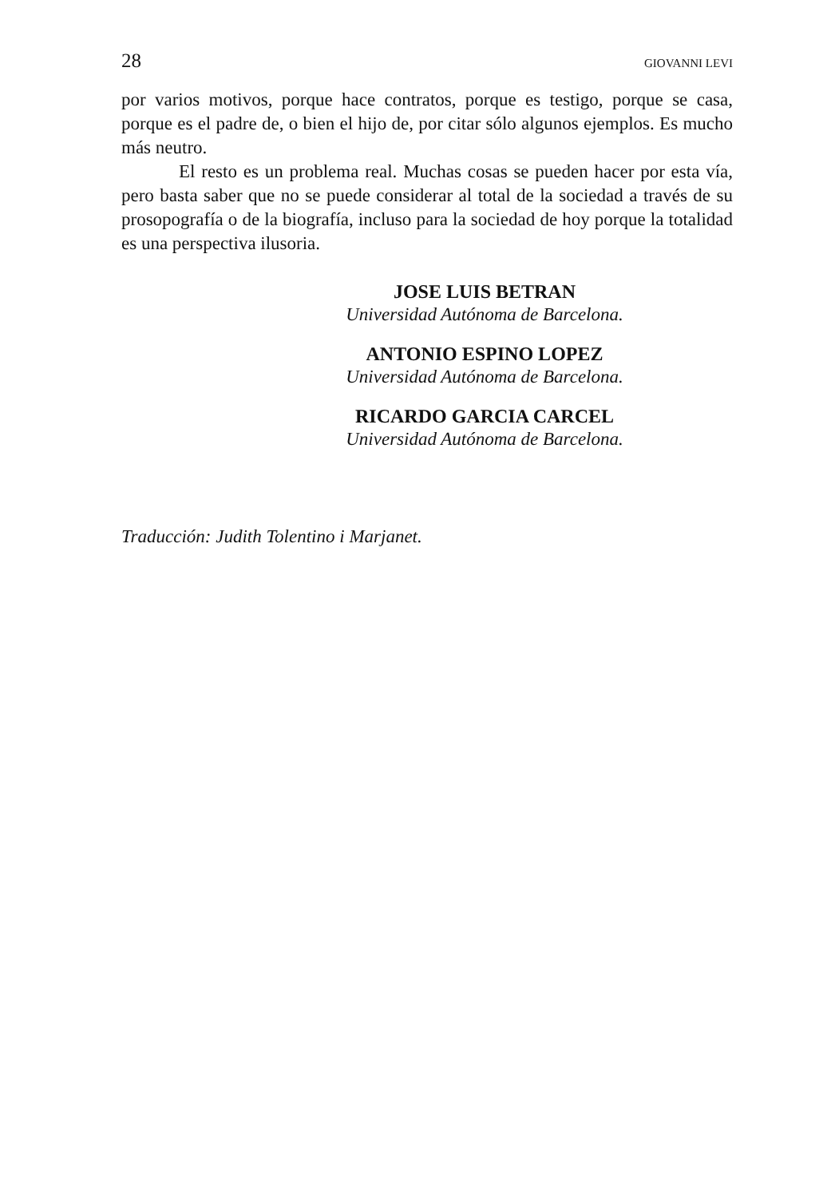28 GIOVANNI LEVI
por varios motivos, porque hace contratos, porque es testigo, porque se casa, porque es el padre de, o bien el hijo de, por citar sólo algunos ejemplos. Es mucho más neutro.
El resto es un problema real. Muchas cosas se pueden hacer por esta vía, pero basta saber que no se puede considerar al total de la sociedad a través de su prosopografía o de la biografía, incluso para la sociedad de hoy porque la totalidad es una perspectiva ilusoria.
JOSE LUIS BETRAN
Universidad Autónoma de Barcelona.
ANTONIO ESPINO LOPEZ
Universidad Autónoma de Barcelona.
RICARDO GARCIA CARCEL
Universidad Autónoma de Barcelona.
Traducción: Judith Tolentino i Marjanet.